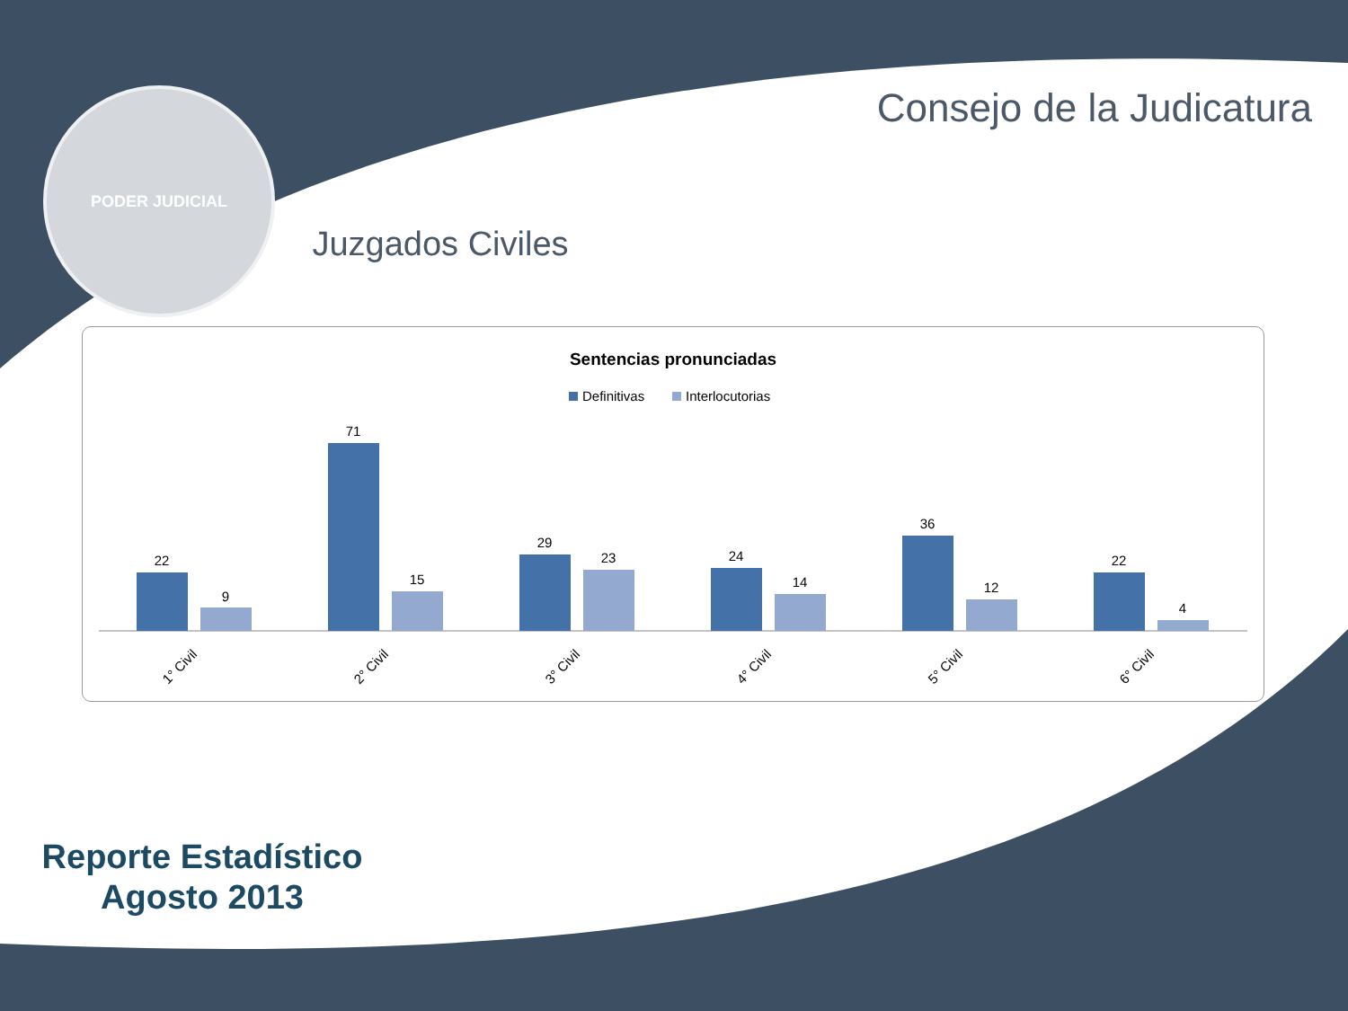PODER JUDICIAL
Consejo de la Judicatura
Juzgados Civiles
Sentencias pronunciadas
Definitivas
Interlocutorias
22
9
71
15
29
23
24
14
36
12
22
4
1° Civil
2° Civil
3° Civil
4° Civil
5° Civil
6° Civil
Reporte Estadístico
Agosto 2013